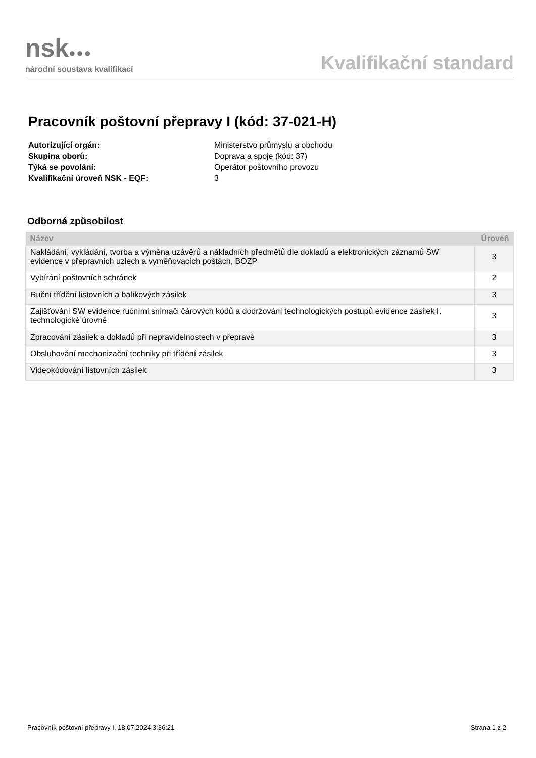nsk●●●
národní soustava kvalifikací
Kvalifikační standard
Pracovník poštovní přepravy I (kód: 37-021-H)
| Autorizující orgán: | Ministerstvo průmyslu a obchodu |
| Skupina oborů: | Doprava a spoje (kód: 37) |
| Týká se povolání: | Operátor poštovního provozu |
| Kvalifikační úroveň NSK - EQF: | 3 |
Odborná způsobilost
| Název | Úroveň |
| --- | --- |
| Nakládání, vykládání, tvorba a výměna uzávěrů a nákladních předmětů dle dokladů a elektronických záznamů SW evidence v přepravních uzlech a vyměňovacích poštách, BOZP | 3 |
| Vybírání poštovních schránek | 2 |
| Ruční třídění listovních a balíkových zásilek | 3 |
| Zajišťování SW evidence ručními snímači čárových kódů a dodržování technologických postupů evidence zásilek I. technologické úrovně | 3 |
| Zpracování zásilek a dokladů při nepravidelnostech v přepravě | 3 |
| Obsluhování mechanizační techniky při třídění zásilek | 3 |
| Videokódování listovních zásilek | 3 |
Pracovník poštovní přepravy I, 18.07.2024 3:36:21 Strana 1 z 2